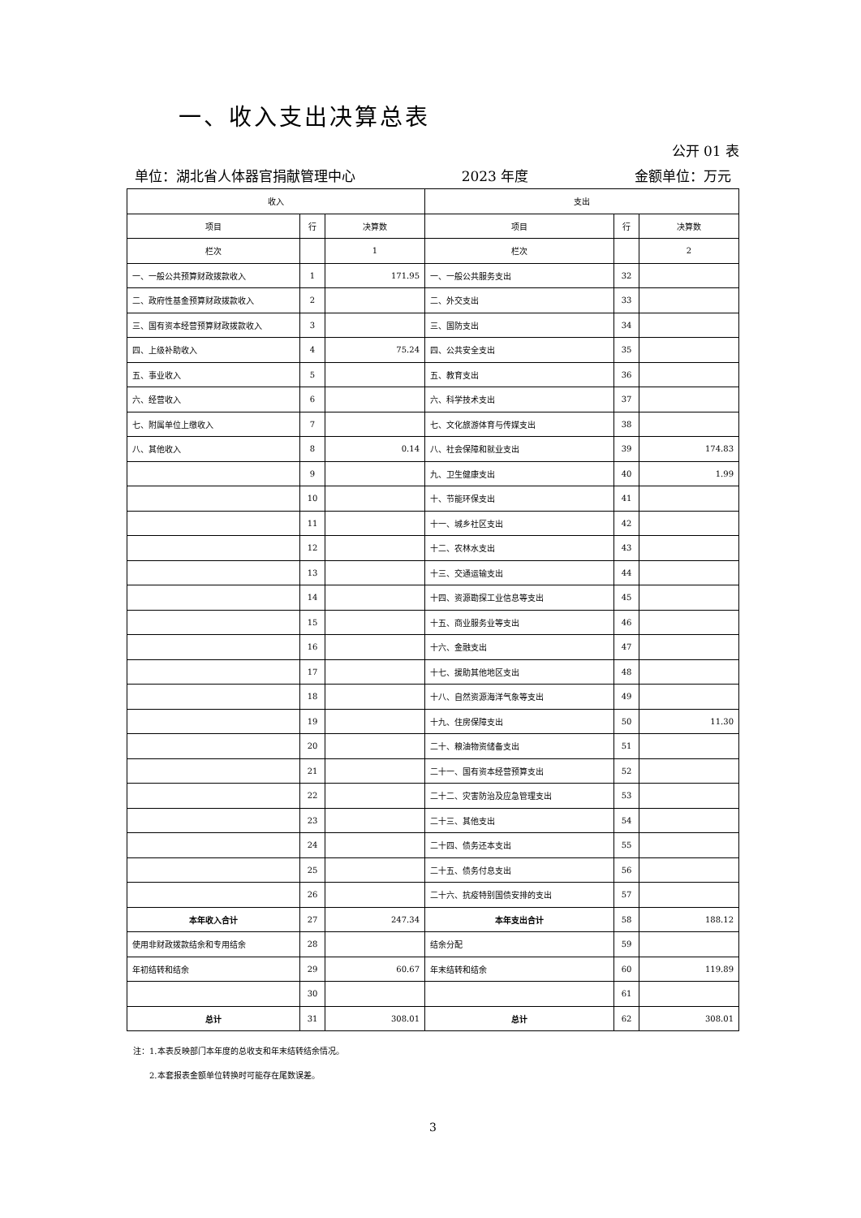一、收入支出决算总表
公开 01 表
单位：湖北省人体器官捐献管理中心 2023 年度 金额单位：万元
| 收入 | | | 支出 | | |
| --- | --- | --- | --- | --- | --- |
| 项目 | 行 | 决算数 | 项目 | 行 | 决算数 |
| 栏次 | | 1 | 栏次 | | 2 |
| 一、一般公共预算财政拨款收入 | 1 | 171.95 | 一、一般公共服务支出 | 32 | |
| 二、政府性基金预算财政拨款收入 | 2 | | 二、外交支出 | 33 | |
| 三、国有资本经营预算财政拨款收入 | 3 | | 三、国防支出 | 34 | |
| 四、上级补助收入 | 4 | 75.24 | 四、公共安全支出 | 35 | |
| 五、事业收入 | 5 | | 五、教育支出 | 36 | |
| 六、经营收入 | 6 | | 六、科学技术支出 | 37 | |
| 七、附属单位上缴收入 | 7 | | 七、文化旅游体育与传媒支出 | 38 | |
| 八、其他收入 | 8 | 0.14 | 八、社会保障和就业支出 | 39 | 174.83 |
| | 9 | | 九、卫生健康支出 | 40 | 1.99 |
| | 10 | | 十、节能环保支出 | 41 | |
| | 11 | | 十一、城乡社区支出 | 42 | |
| | 12 | | 十二、农林水支出 | 43 | |
| | 13 | | 十三、交通运输支出 | 44 | |
| | 14 | | 十四、资源勘探工业信息等支出 | 45 | |
| | 15 | | 十五、商业服务业等支出 | 46 | |
| | 16 | | 十六、金融支出 | 47 | |
| | 17 | | 十七、援助其他地区支出 | 48 | |
| | 18 | | 十八、自然资源海洋气象等支出 | 49 | |
| | 19 | | 十九、住房保障支出 | 50 | 11.30 |
| | 20 | | 二十、粮油物资储备支出 | 51 | |
| | 21 | | 二十一、国有资本经营预算支出 | 52 | |
| | 22 | | 二十二、灾害防治及应急管理支出 | 53 | |
| | 23 | | 二十三、其他支出 | 54 | |
| | 24 | | 二十四、债务还本支出 | 55 | |
| | 25 | | 二十五、债务付息支出 | 56 | |
| | 26 | | 二十六、抗疫特别国债安排的支出 | 57 | |
| 本年收入合计 | 27 | 247.34 | 本年支出合计 | 58 | 188.12 |
| 使用非财政拨款结余和专用结余 | 28 | | 结余分配 | 59 | |
| 年初结转和结余 | 29 | 60.67 | 年末结转和结余 | 60 | 119.89 |
| | 30 | | | 61 | |
| 总计 | 31 | 308.01 | 总计 | 62 | 308.01 |
注：1.本表反映部门本年度的总收支和年末结转结余情况。
2.本套报表金额单位转换时可能存在尾数误差。
3